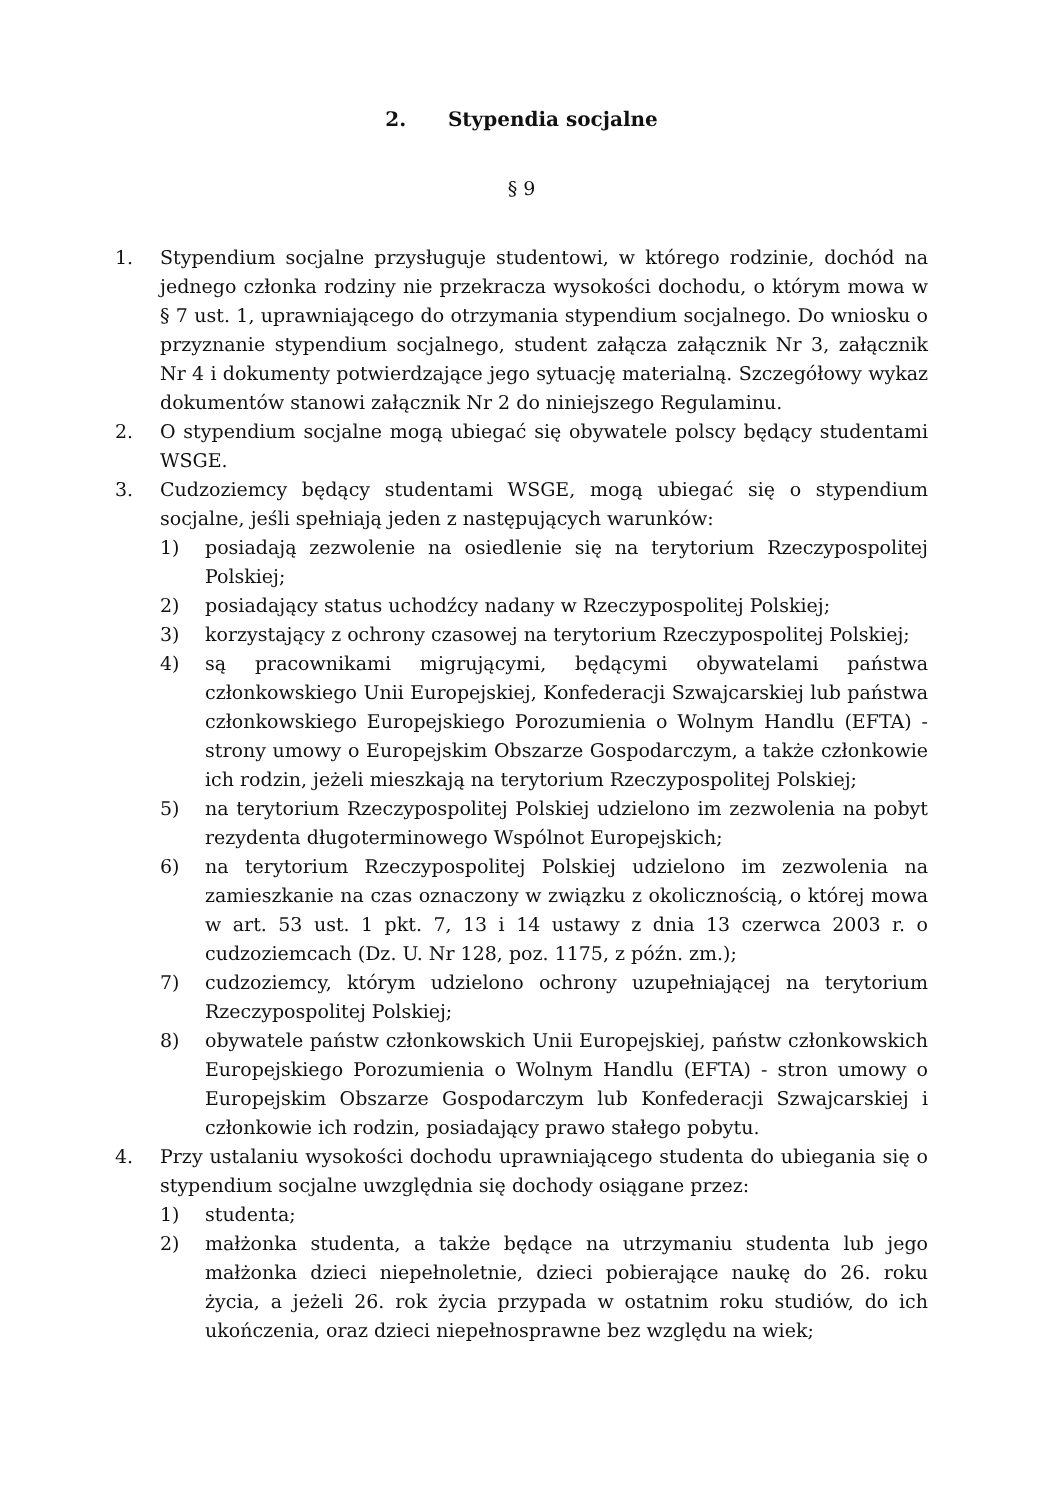2. Stypendia socjalne
§ 9
1. Stypendium socjalne przysługuje studentowi, w którego rodzinie, dochód na jednego członka rodziny nie przekracza wysokości dochodu, o którym mowa w § 7 ust. 1, uprawniającego do otrzymania stypendium socjalnego. Do wniosku o przyznanie stypendium socjalnego, student załącza załącznik Nr 3, załącznik Nr 4 i dokumenty potwierdzające jego sytuację materialną. Szczegółowy wykaz dokumentów stanowi załącznik Nr 2 do niniejszego Regulaminu.
2. O stypendium socjalne mogą ubiegać się obywatele polscy będący studentami WSGE.
3. Cudzoziemcy będący studentami WSGE, mogą ubiegać się o stypendium socjalne, jeśli spełniają jeden z następujących warunków:
1) posiadają zezwolenie na osiedlenie się na terytorium Rzeczypospolitej Polskiej;
2) posiadający status uchodźcy nadany w Rzeczypospolitej Polskiej;
3) korzystający z ochrony czasowej na terytorium Rzeczypospolitej Polskiej;
4) są pracownikami migrującymi, będącymi obywatelami państwa członkowskiego Unii Europejskiej, Konfederacji Szwajcarskiej lub państwa członkowskiego Europejskiego Porozumienia o Wolnym Handlu (EFTA) - strony umowy o Europejskim Obszarze Gospodarczym, a także członkowie ich rodzin, jeżeli mieszkają na terytorium Rzeczypospolitej Polskiej;
5) na terytorium Rzeczypospolitej Polskiej udzielono im zezwolenia na pobyt rezydenta długoterminowego Wspólnot Europejskich;
6) na terytorium Rzeczypospolitej Polskiej udzielono im zezwolenia na zamieszkanie na czas oznaczony w związku z okolicznością, o której mowa w art. 53 ust. 1 pkt. 7, 13 i 14 ustawy z dnia 13 czerwca 2003 r. o cudzoziemcach (Dz. U. Nr 128, poz. 1175, z późn. zm.);
7) cudzoziemcy, którym udzielono ochrony uzupełniającej na terytorium Rzeczypospolitej Polskiej;
8) obywatele państw członkowskich Unii Europejskiej, państw członkowskich Europejskiego Porozumienia o Wolnym Handlu (EFTA) - stron umowy o Europejskim Obszarze Gospodarczym lub Konfederacji Szwajcarskiej i członkowie ich rodzin, posiadający prawo stałego pobytu.
4. Przy ustalaniu wysokości dochodu uprawniającego studenta do ubiegania się o stypendium socjalne uwzględnia się dochody osiągane przez:
1) studenta;
2) małżonka studenta, a także będące na utrzymaniu studenta lub jego małżonka dzieci niepełnoletnie, dzieci pobierające naukę do 26. roku życia, a jeżeli 26. rok życia przypada w ostatnim roku studiów, do ich ukończenia, oraz dzieci niepełnosprawne bez względu na wiek;